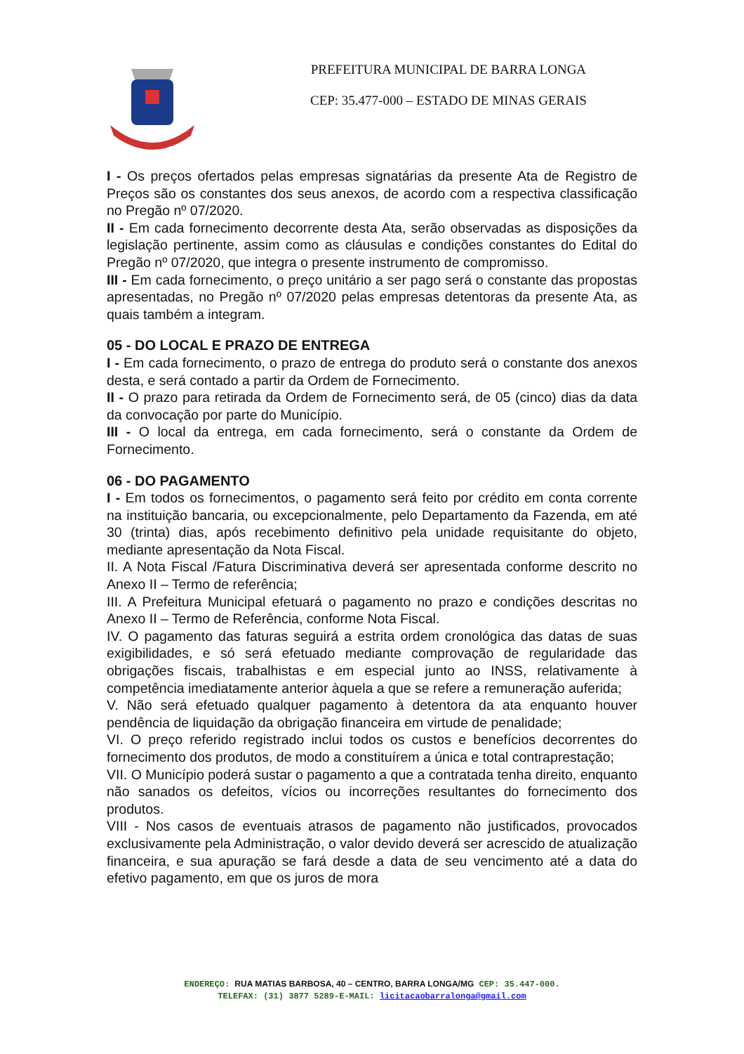PREFEITURA MUNICIPAL DE BARRA LONGA
CEP: 35.477-000 – ESTADO DE MINAS GERAIS
I - Os preços ofertados pelas empresas signatárias da presente Ata de Registro de Preços são os constantes dos seus anexos, de acordo com a respectiva classificação no Pregão nº 07/2020.
II - Em cada fornecimento decorrente desta Ata, serão observadas as disposições da legislação pertinente, assim como as cláusulas e condições constantes do Edital do Pregão nº 07/2020, que integra o presente instrumento de compromisso.
III - Em cada fornecimento, o preço unitário a ser pago será o constante das propostas apresentadas, no Pregão nº 07/2020 pelas empresas detentoras da presente Ata, as quais também a integram.
05 - DO LOCAL E PRAZO DE ENTREGA
I - Em cada fornecimento, o prazo de entrega do produto será o constante dos anexos desta, e será contado a partir da Ordem de Fornecimento.
II - O prazo para retirada da Ordem de Fornecimento será, de 05 (cinco) dias da data da convocação por parte do Município.
III - O local da entrega, em cada fornecimento, será o constante da Ordem de Fornecimento.
06 - DO PAGAMENTO
I - Em todos os fornecimentos, o pagamento será feito por crédito em conta corrente na instituição bancaria, ou excepcionalmente, pelo Departamento da Fazenda, em até 30 (trinta) dias, após recebimento definitivo pela unidade requisitante do objeto, mediante apresentação da Nota Fiscal.
II. A Nota Fiscal /Fatura Discriminativa deverá ser apresentada conforme descrito no Anexo II – Termo de referência;
III. A Prefeitura Municipal efetuará o pagamento no prazo e condições descritas no Anexo II – Termo de Referência, conforme Nota Fiscal.
IV. O pagamento das faturas seguirá a estrita ordem cronológica das datas de suas exigibilidades, e só será efetuado mediante comprovação de regularidade das obrigações fiscais, trabalhistas e em especial junto ao INSS, relativamente à competência imediatamente anterior àquela a que se refere a remuneração auferida;
V. Não será efetuado qualquer pagamento à detentora da ata enquanto houver pendência de liquidação da obrigação financeira em virtude de penalidade;
VI. O preço referido registrado inclui todos os custos e benefícios decorrentes do fornecimento dos produtos, de modo a constituírem a única e total contraprestação;
VII. O Município poderá sustar o pagamento a que a contratada tenha direito, enquanto não sanados os defeitos, vícios ou incorreções resultantes do fornecimento dos produtos.
VIII - Nos casos de eventuais atrasos de pagamento não justificados, provocados exclusivamente pela Administração, o valor devido deverá ser acrescido de atualização financeira, e sua apuração se fará desde a data de seu vencimento até a data do efetivo pagamento, em que os juros de mora
ENDEREÇO: RUA MATIAS BARBOSA, 40 – CENTRO, BARRA LONGA/MG CEP: 35.447-000.
TELEFAX: (31) 3877 5289-E-MAIL: licitacaobarralonga@gmail.com